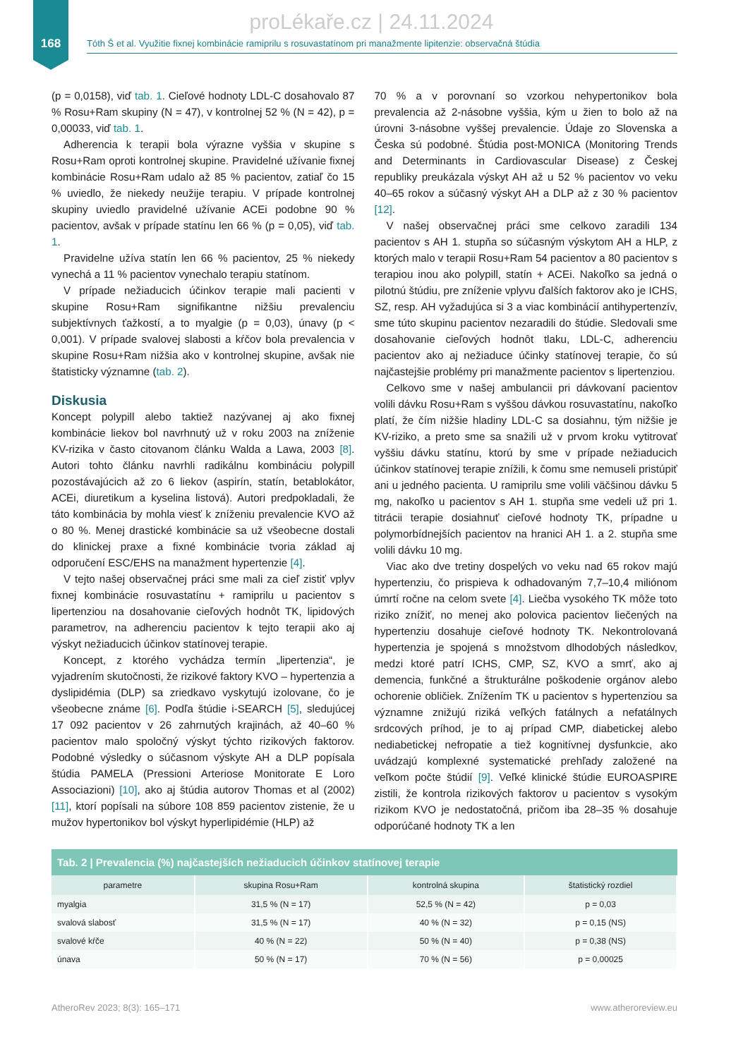168
proLékaře.cz | 24.11.2024
Tóth Š et al. Využitie fixnej kombinácie ramiprilu s rosuvastatínom pri manažmente lipitenzie: observačná štúdia
(p = 0,0158), viď tab. 1. Cieľové hodnoty LDL-C dosahovalo 87 % Rosu+Ram skupiny (N = 47), v kontrolnej 52 % (N = 42), p = 0,00033, viď tab. 1.
Adherencia k terapii bola výrazne vyššia v skupine s Rosu+Ram oproti kontrolnej skupine. Pravidelné užívanie fixnej kombinácie Rosu+Ram udalo až 85 % pacientov, zatiaľ čo 15 % uviedlo, že niekedy neužije terapiu. V prípade kontrolnej skupiny uviedlo pravidelné užívanie ACEi podobne 90 % pacientov, avšak v prípade statínu len 66 % (p = 0,05), viď tab. 1.
Pravidelne užíva statín len 66 % pacientov, 25 % niekedy vynechá a 11 % pacientov vynechalo terapiu statínom.
V prípade nežiaducich účinkov terapie mali pacienti v skupine Rosu+Ram signifikantne nižšiu prevalenciu subjektívnych ťažkostí, a to myalgie (p = 0,03), únavy (p < 0,001). V prípade svalovej slabosti a kŕčov bola prevalencia v skupine Rosu+Ram nižšia ako v kontrolnej skupine, avšak nie štatisticky významne (tab. 2).
Diskusia
Koncept polypill alebo taktiež nazývanej aj ako fixnej kombinácie liekov bol navrhnutý už v roku 2003 na zníženie KV-rizika v často citovanom článku Walda a Lawa, 2003 [8]. Autori tohto článku navrhli radikálnu kombináciu polypill pozostávajúcich až zo 6 liekov (aspirín, statín, betablokátor, ACEi, diuretikum a kyselina listová). Autori predpokladali, že táto kombinácia by mohla viesť k zníženiu prevalencie KVO až o 80 %. Menej drastické kombinácie sa už všeobecne dostali do klinickej praxe a fixné kombinácie tvoria základ aj odporučení ESC/EHS na manažment hypertenzie [4].
V tejto našej observačnej práci sme mali za cieľ zistiť vplyv fixnej kombinácie rosuvastatínu + ramiprilu u pacientov s lipertenziou na dosahovanie cieľových hodnôt TK, lipidových parametrov, na adherenciu pacientov k tejto terapii ako aj výskyt nežiaducich účinkov statínovej terapie.
Koncept, z ktorého vychádza termín „lipertenzia“, je vyjadrením skutočnosti, že rizikové faktory KVO – hypertenzia a dyslipidémia (DLP) sa zriedkavo vyskytujú izolovane, čo je všeobecne známe [6]. Podľa štúdie i-SEARCH [5], sledujúcej 17 092 pacientov v 26 zahrnutých krajinách, až 40–60 % pacientov malo spoločný výskyt týchto rizikových faktorov. Podobné výsledky o súčasnom výskyte AH a DLP popísala štúdia PAMELA (Pressioni Arteriose Monitorate E Loro Associazioni) [10], ako aj štúdia autorov Thomas et al (2002) [11], ktorí popísali na súbore 108 859 pacientov zistenie, že u mužov hypertonikov bol výskyt hyperlipidémie (HLP) až
70 % a v porovnaní so vzorkou nehypertonikov bola prevalencia až 2-násobne vyššia, kým u žien to bolo až na úrovni 3-násobne vyššej prevalencie. Údaje zo Slovenska a Česka sú podobné. Štúdia post-MONICA (Monitoring Trends and Determinants in Cardiovascular Disease) z Českej republiky preukázala výskyt AH až u 52 % pacientov vo veku 40–65 rokov a súčasný výskyt AH a DLP až z 30 % pacientov [12].
V našej observačnej práci sme celkovo zaradili 134 pacientov s AH 1. stupňa so súčasným výskytom AH a HLP, z ktorých malo v terapii Rosu+Ram 54 pacientov a 80 pacientov s terapiou inou ako polypill, statín + ACEi. Nakoľko sa jedná o pilotnú štúdiu, pre zníženie vplyvu ďalších faktorov ako je ICHS, SZ, resp. AH vyžadujúca si 3 a viac kombinácií antihypertenzív, sme túto skupinu pacientov nezaradili do štúdie. Sledovali sme dosahovanie cieľových hodnôt tlaku, LDL-C, adherenciu pacientov ako aj nežiaduce účinky statínovej terapie, čo sú najčastejšie problémy pri manažmente pacientov s lipertenziou.
Celkovo sme v našej ambulancii pri dávkovaní pacientov volili dávku Rosu+Ram s vyššou dávkou rosuvastatínu, nakoľko platí, že čím nižšie hladiny LDL-C sa dosiahnu, tým nižšie je KV-riziko, a preto sme sa snažili už v prvom kroku vytitrovať vyššiu dávku statínu, ktorú by sme v prípade nežiaducich účinkov statínovej terapie znížili, k čomu sme nemuseli pristúpiť ani u jedného pacienta. U ramiprilu sme volili väčšinou dávku 5 mg, nakoľko u pacientov s AH 1. stupňa sme vedeli už pri 1. titrácii terapie dosiahnuť cieľové hodnoty TK, prípadne u polymorbídnejších pacientov na hranici AH 1. a 2. stupňa sme volili dávku 10 mg.
Viac ako dve tretiny dospelých vo veku nad 65 rokov majú hypertenziu, čo prispieva k odhadovaným 7,7–10,4 miliónom úmrtí ročne na celom svete [4]. Liečba vysokého TK môže toto riziko znížiť, no menej ako polovica pacientov liečených na hypertenziu dosahuje cieľové hodnoty TK. Nekontrolovaná hypertenzia je spojená s množstvom dlhodobých následkov, medzi ktoré patrí ICHS, CMP, SZ, KVO a smrť, ako aj demencia, funkčné a štrukturálne poškodenie orgánov alebo ochorenie obličiek. Znížením TK u pacientov s hypertenziou sa významne znižujú riziká veľkých fatálnych a nefatálnych srdcových príhod, je to aj prípad CMP, diabetickej alebo nediabetickej nefropatie a tiež kognitívnej dysfunkcie, ako uvádzajú komplexné systematické prehľady založené na veľkom počte štúdií [9]. Veľké klinické štúdie EUROASPIRE zistili, že kontrola rizikových faktorov u pacientov s vysokým rizikom KVO je nedostatočná, pričom iba 28–35 % dosahuje odporúčané hodnoty TK a len
Tab. 2 | Prevalencia (%) najčastejších nežiaducich účinkov statínovej terapie
| parametre | skupina Rosu+Ram | kontrolná skupina | štatistický rozdiel |
| --- | --- | --- | --- |
| myalgia | 31,5 % (N = 17) | 52,5 % (N = 42) | p = 0,03 |
| svalová slabosť | 31,5 % (N = 17) | 40 % (N = 32) | p = 0,15 (NS) |
| svalové kŕče | 40 % (N = 22) | 50 % (N = 40) | p = 0,38 (NS) |
| únava | 50 % (N = 17) | 70 % (N = 56) | p = 0,00025 |
AtheroRev 2023; 8(3): 165–171 www.atheroreview.eu